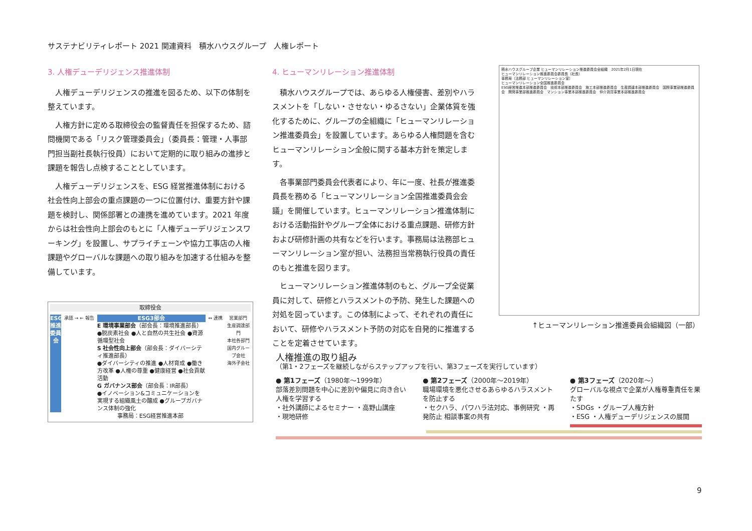サステナビリティレポート 2021 関連資料　積水ハウスグループ　人権レポート
3. 人権デューデリジェンス推進体制
人権デューデリジェンスの推進を図るため、以下の体制を整えています。
人権方針に定める取締役会の監督責任を担保するため、諮問機関である「リスク管理委員会」（委員長：管理・人事部門担当副社長執行役員）において定期的に取り組みの進捗と課題を報告し点検することとしています。
人権デューデリジェンスを、ESG 経営推進体制における社会性向上部会の重点課題の一つに位置付け、重要方針や課題を検討し、関係部署との連携を進めています。2021 年度からは社会性向上部会のもとに「人権デューデリジェンスワーキング」を設置し、サプライチェーンや協力工事店の人権課題やグローバルな課題への取り組みを加速する仕組みを整備しています。
取締役会
ESG推進委員会
承認 → ← 報告
ESG3部会
E 環境事業部会（部会長：環境推進部長）
●脱炭素社会 ●人と自然の共生社会 ●資源循環型社会
S 社会性向上部会（部会長：ダイバーシティ推進部長）
●ダイバーシティの推進 ●人材育成 ●働き方改革 ●人権の尊重 ●健康経営 ●社会貢献活動
G ガバナンス部会（部会長：IR部長）
●イノベーション&コミュニケーションを実現する組織風土の醸成 ●グループガバナンス体制の強化
↔ 連携 営業部門
生産調達部門
本社各部門
国内グループ会社
海外子会社
事務局：ESG経営推進本部
4. ヒューマンリレーション推進体制
積水ハウスグループでは、あらゆる人権侵害、差別やハラスメントを「しない・させない・ゆるさない」企業体質を強化するために、グループの全組織に「ヒューマンリレーション推進委員会」を設置しています。あらゆる人権問題を含むヒューマンリレーション全般に関する基本方針を策定します。
各事業部門委員会代表者により、年に一度、社長が推進委員長を務める「ヒューマンリレーション全国推進委員会会議」を開催しています。ヒューマンリレーション推進体制における活動指針やグループ全体における重点課題、研修方針および研修計画の共有などを行います。事務局は法務部ヒューマンリレーション室が担い、法務担当常務執行役員の責任のもと推進を図ります。
ヒューマンリレーション推進体制のもと、グループ全従業員に対して、研修とハラスメントの予防、発生した課題への対処を図っています。この体制によって、それぞれの責任において、研修やハラスメント予防の対応を自発的に推進することを定着させています。
積水ハウスグループ企業 ヒューマンリレーション推進委員会全組織　2021年2月1日現在
ヒューマンリレーション推進委員会委員長（社長）
事務局（法務部 ヒューマンリレーション室）
ヒューマンリレーション全国推進委員会
ESG経営推進本部推進委員会　技術本部推進委員会　施工本部推進委員会　生産調達本部推進委員会　国際事業部推進委員会　開発事業部推進委員会　マンション事業本部推進委員会　仲介賃貸事業本部推進委員会
↑ヒューマンリレーション推進委員会組織図（一部）
人権推進の取り組み
（第1・2フェーズを継続しながらステップアップを行い、第3フェーズを実行しています）
● 第1フェーズ（1980年～1999年）
部落差別問題を中心に差別や偏見に向き合い人権を学習する
・社外講師によるセミナー ・高野山講座
・現地研修
● 第2フェーズ（2000年～2019年）
職場環境を悪化させるあらゆるハラスメントを防止する
・セクハラ、パワハラ法対応、事例研究 ・再発防止 相談事案の共有
● 第3フェーズ（2020年～）
グローバルな視点で企業が人権尊重責任を果たす
・SDGs ・グループ人権方針
・ESG ・人権デューデリジェンスの展開
9